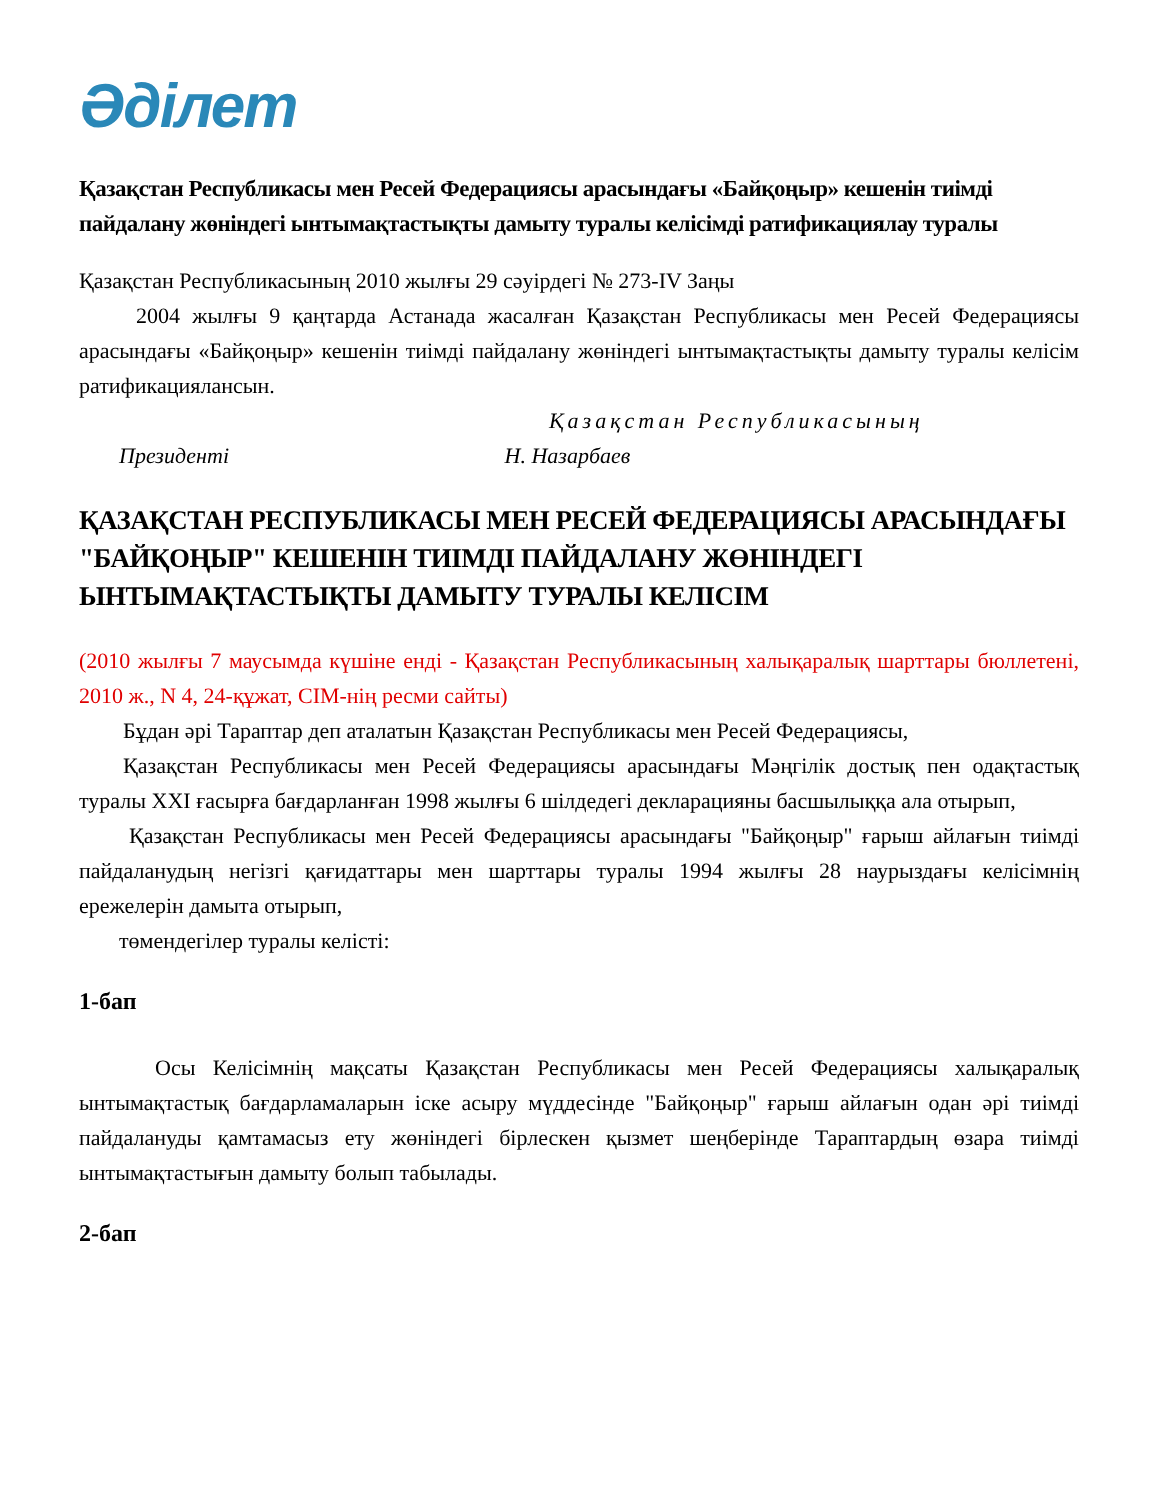Әділет
Қазақстан Республикасы мен Ресей Федерациясы арасындағы «Байқоңыр» кешенін тиімді пайдалану жөніндегі ынтымақтастықты дамыту туралы келісімді ратификациялау туралы
Қазақстан Республикасының 2010 жылғы 29 сәуірдегі № 273-IV Заңы
2004 жылғы 9 қаңтарда Астанада жасалған Қазақстан Республикасы мен Ресей Федерациясы арасындағы «Байқоңыр» кешенін тиімді пайдалану жөніндегі ынтымақтастықты дамыту туралы келісім ратификациялансын.
Қазақстан Республикасының
Президенті Н. Назарбаев
ҚАЗАҚСТАН РЕСПУБЛИКАСЫ МЕН РЕСЕЙ ФЕДЕРАЦИЯСЫ АРАСЫНДАҒЫ "БАЙҚОҢЫР" КЕШЕНІН ТИІМДІ ПАЙДАЛАНУ ЖӨНІНДЕГІ ЫНТЫМАҚТАСТЫҚТЫ ДАМЫТУ ТУРАЛЫ КЕЛІСІМ
(2010 жылғы 7 маусымда күшіне енді - Қазақстан Республикасының халықаралық шарттары бюллетені, 2010 ж., N 4, 24-құжат, СІМ-нің ресми сайты)
Бұдан әрі Тараптар деп аталатын Қазақстан Республикасы мен Ресей Федерациясы,
Қазақстан Республикасы мен Ресей Федерациясы арасындағы Мәңгілік достық пен одақтастық туралы XXI ғасырға бағдарланған 1998 жылғы 6 шілдедегі декларацияны басшылыққа ала отырып,
Қазақстан Республикасы мен Ресей Федерациясы арасындағы "Байқоңыр" ғарыш айлағын тиімді пайдаланудың негізгі қағидаттары мен шарттары туралы 1994 жылғы 28 наурыздағы келісімнің ережелерін дамыта отырып,
төмендегілер туралы келісті:
1-бап
Осы Келісімнің мақсаты Қазақстан Республикасы мен Ресей Федерациясы халықаралық ынтымақтастық бағдарламаларын іске асыру мүддесінде "Байқоңыр" ғарыш айлағын одан әрі тиімді пайдалануды қамтамасыз ету жөніндегі бірлескен қызмет шеңберінде Тараптардың өзара тиімді ынтымақтастығын дамыту болып табылады.
2-бап